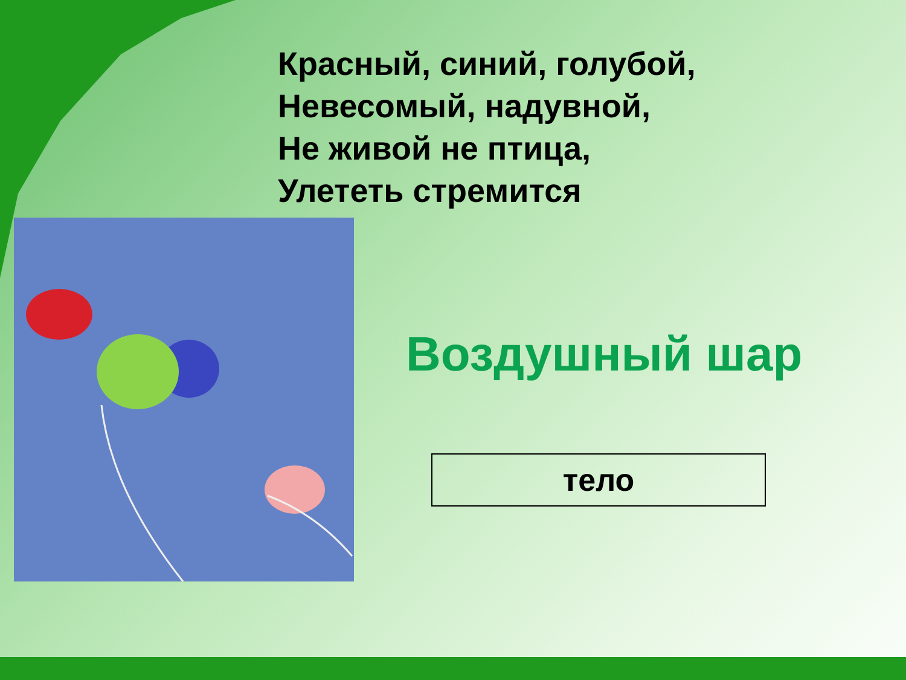Красный, синий, голубой,
Невесомый, надувной,
Не живой не птица,
Улететь стремится
Воздушный шар
тело